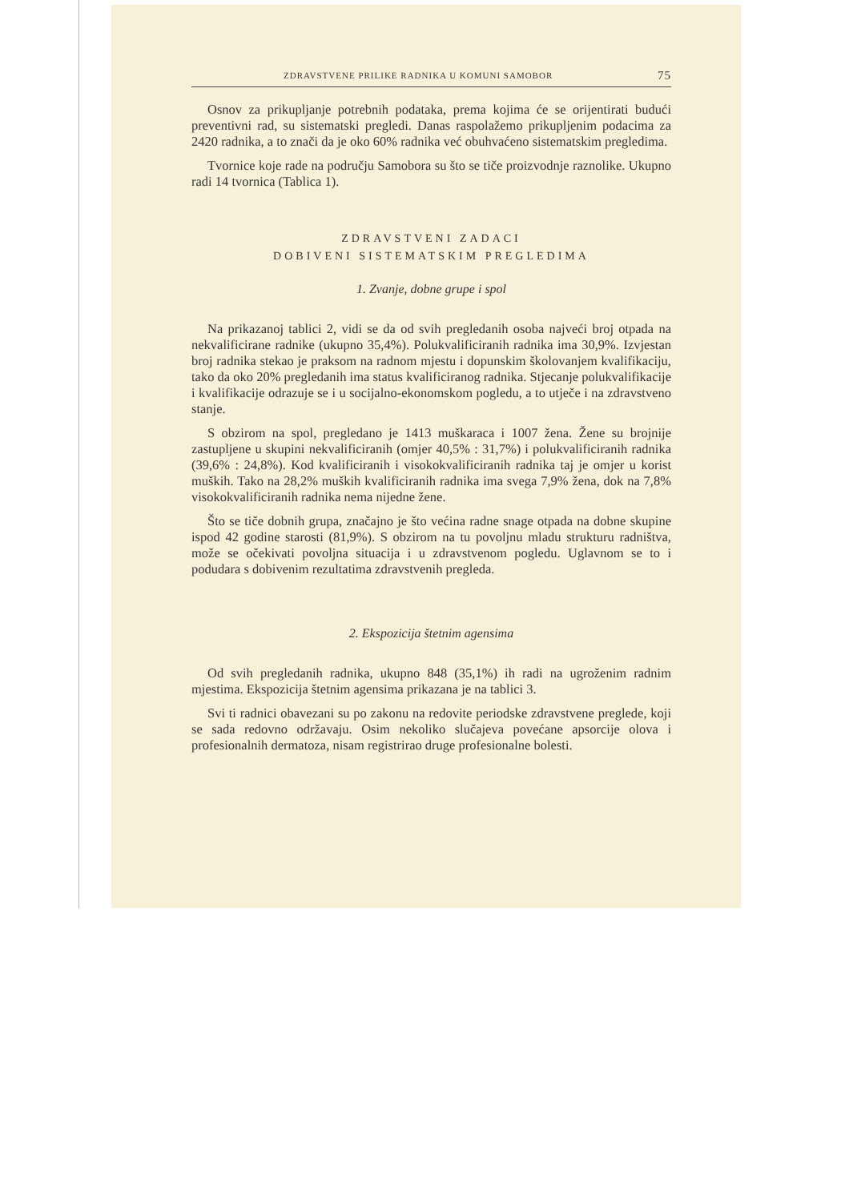ZDRAVSTVENE PRILIKE RADNIKA U KOMUNI SAMOBOR 75
Osnov za prikupljanje potrebnih podataka, prema kojima će se orijentirati budući preventivni rad, su sistematski pregledi. Danas raspolažemo prikupljenim podacima za 2420 radnika, a to znači da je oko 60% radnika već obuhvaćeno sistematskim pregledima.
Tvornice koje rade na području Samobora su što se tiče proizvodnje raznolike. Ukupno radi 14 tvornica (Tablica 1).
ZDRAVSTVENI ZADACI
DOBIVENI SISTEMATSKIM PREGLEDIMA
1. Zvanje, dobne grupe i spol
Na prikazanoj tablici 2, vidi se da od svih pregledanih osoba najveći broj otpada na nekvalificirane radnike (ukupno 35,4%). Polukvalificiranih radnika ima 30,9%. Izvjestan broj radnika stekao je praksom na radnom mjestu i dopunskim školovanjem kvalifikaciju, tako da oko 20% pregledanih ima status kvalificiranog radnika. Stjecanje polukvalifikacije i kvalifikacije odrazuje se i u socijalno-ekonomskom pogledu, a to utječe i na zdravstveno stanje.
S obzirom na spol, pregledano je 1413 muškaraca i 1007 žena. Žene su brojnije zastupljene u skupini nekvalificiranih (omjer 40,5% : 31,7%) i polukvalificiranih radnika (39,6% : 24,8%). Kod kvalificiranih i visokokvalificiranih radnika taj je omjer u korist muških. Tako na 28,2% muških kvalificiranih radnika ima svega 7,9% žena, dok na 7,8% visokokvalificiranih radnika nema nijedne žene.
Što se tiče dobnih grupa, značajno je što većina radne snage otpada na dobne skupine ispod 42 godine starosti (81,9%). S obzirom na tu povoljnu mladu strukturu radništva, može se očekivati povoljna situacija i u zdravstvenom pogledu. Uglavnom se to i podudara s dobivenim rezultatima zdravstvenih pregleda.
2. Ekspozicija štetnim agensima
Od svih pregledanih radnika, ukupno 848 (35,1%) ih radi na ugroženim radnim mjestima. Ekspozicija štetnim agensima prikazana je na tablici 3.
Svi ti radnici obavezani su po zakonu na redovite periodske zdravstvene preglede, koji se sada redovno održavaju. Osim nekoliko slučajeva povećane apsorcije olova i profesionalnih dermatoza, nisam registrirao druge profesionalne bolesti.